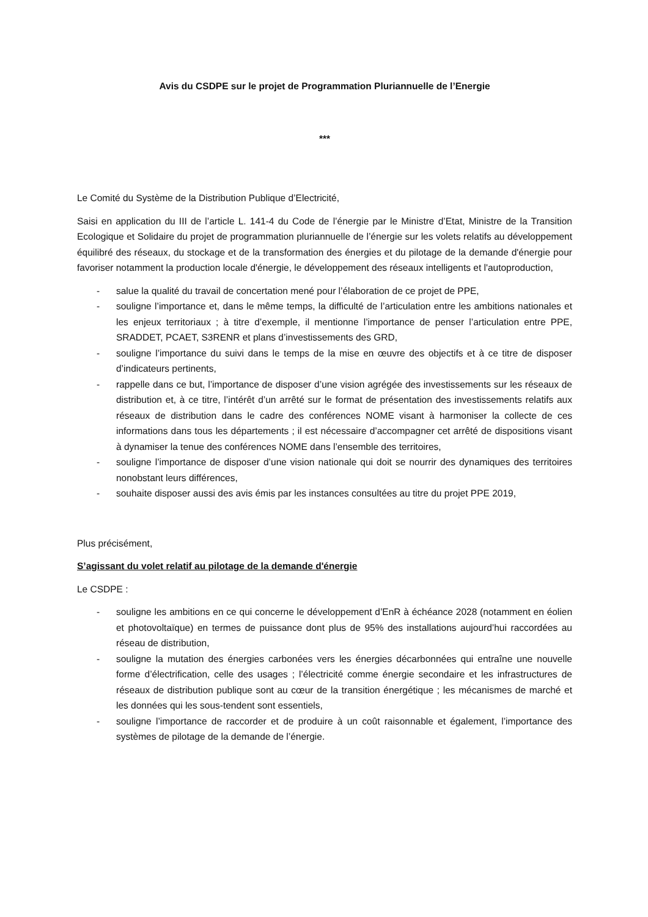Avis du CSDPE sur le projet de Programmation Pluriannuelle de l’Energie
***
Le Comité du Système de la Distribution Publique d’Electricité,
Saisi en application du III de l’article L. 141-4 du Code de l’énergie par le Ministre d’Etat, Ministre de la Transition Ecologique et Solidaire du projet de programmation pluriannuelle de l’énergie sur les volets relatifs au développement équilibré des réseaux, du stockage et de la transformation des énergies et du pilotage de la demande d'énergie pour favoriser notamment la production locale d'énergie, le développement des réseaux intelligents et l'autoproduction,
- salue la qualité du travail de concertation mené pour l’élaboration de ce projet de PPE,
- souligne l’importance et, dans le même temps, la difficulté de l’articulation entre les ambitions nationales et les enjeux territoriaux ; à titre d’exemple, il mentionne l’importance de penser l’articulation entre PPE, SRADDET, PCAET, S3RENR et plans d’investissements des GRD,
- souligne l’importance du suivi dans le temps de la mise en œuvre des objectifs et à ce titre de disposer d’indicateurs pertinents,
- rappelle dans ce but, l’importance de disposer d’une vision agrégée des investissements sur les réseaux de distribution et, à ce titre, l’intérêt d’un arrêté sur le format de présentation des investissements relatifs aux réseaux de distribution dans le cadre des conférences NOME visant à harmoniser la collecte de ces informations dans tous les départements ; il est nécessaire d’accompagner cet arrêté de dispositions visant à dynamiser la tenue des conférences NOME dans l’ensemble des territoires,
- souligne l’importance de disposer d’une vision nationale qui doit se nourrir des dynamiques des territoires nonobstant leurs différences,
- souhaite disposer aussi des avis émis par les instances consultées au titre du projet PPE 2019,
Plus précisément,
S’agissant du volet relatif au pilotage de la demande d'énergie
Le CSDPE :
- souligne les ambitions en ce qui concerne le développement d’EnR à échéance 2028 (notamment en éolien et photovoltaïque) en termes de puissance dont plus de 95% des installations aujourd’hui raccordées au réseau de distribution,
- souligne la mutation des énergies carbonées vers les énergies décarbonnées qui entraîne une nouvelle forme d’électrification, celle des usages ; l’électricité comme énergie secondaire et les infrastructures de réseaux de distribution publique sont au cœur de la transition énergétique ; les mécanismes de marché et les données qui les sous-tendent sont essentiels,
- souligne l’importance de raccorder et de produire à un coût raisonnable et également, l’importance des systèmes de pilotage de la demande de l’énergie.